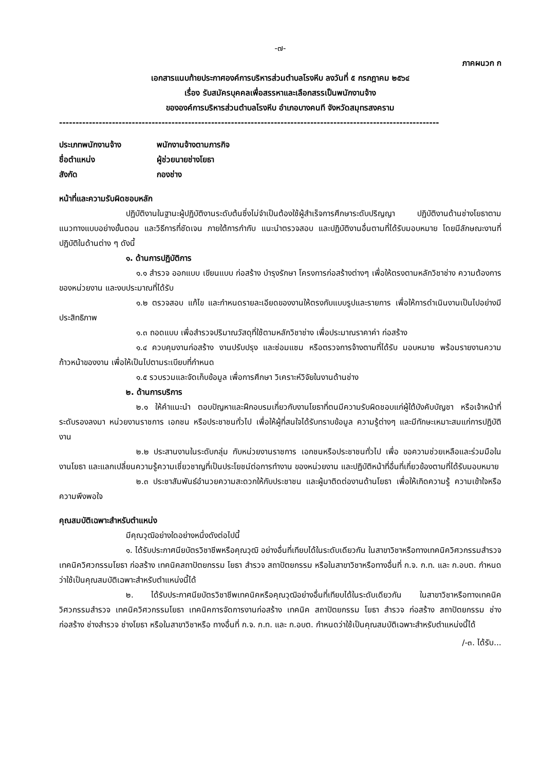-๗-
ภาคผนวก ก
เอกสารแนบท้ายประกาศองค์การบริหารส่วนตำบลโรงหีบ ลงวันที่ ๕ กรกฎาคม ๒๕๖๔
เรื่อง รับสมัครบุคคลเพื่อสรรหาและเลือกสรรเป็นพนักงานจ้าง
ขององค์การบริหารส่วนตำบลโรงหีบ อำเภอบางคนที จังหวัดสมุทรสงคราม
-------------------------------------------------------------------------------------------------------------------
| ประเภทพนักงานจ้าง | พนักงานจ้างตามภารกิจ |
| ชื่อตำแหน่ง | ผู้ช่วยนายช่างโยธา |
| สังกัด | กองช่าง |
หน้าที่และความรับผิดชอบหลัก
ปฏิบัติงานในฐานะผู้ปฏิบัติงานระดับต้นซึ่งไม่จำเป็นต้องใช้ผู้สำเร็จการศึกษาระดับปริญญา ปฏิบัติงานด้านช่างโยธาตามแนวทางแบบอย่างขั้นตอน และวิธีการที่ชัดเจน ภายใต้การกำกับ แนะนำตรวจสอบ และปฏิบัติงานอื่นตามที่ได้รับมอบหมาย โดยมีลักษณะงานที่ปฏิบัติในด้านต่าง ๆ ดังนี้
๑. ด้านการปฏิบัติการ
๑.๑ สำรวจ ออกแบบ เขียนแบบ ก่อสร้าง บำรุงรักษา โครงการก่อสร้างต่างๆ เพื่อให้ตรงตามหลักวิชาช่าง ความต้องการของหน่วยงาน และงบประมาณที่ได้รับ
๑.๒ ตรวจสอบ แก้ไข และกำหนดรายละเอียดของงานให้ตรงกับแบบรูปและรายการ เพื่อให้การดำเนินงานเป็นไปอย่างมีประสิทธิภาพ
๑.๓ ถอดแบบ เพื่อสำรวจปริมาณวัสดุที่ใช้ตามหลักวิชาช่าง เพื่อประมาณราคาค่า ก่อสร้าง
๑.๔ ควบคุมงานก่อสร้าง งานปรับปรุง และซ่อมแซม หรือตรวจการจ้างตามที่ได้รับ มอบหมาย พร้อมรายงานความก้าวหน้าของงาน เพื่อให้เป็นไปตามระเบียบที่กำหนด
๑.๕ รวบรวมและจัดเก็บข้อมูล เพื่อการศึกษา วิเคราะห์วิจัยในงานด้านช่าง
๒. ด้านการบริการ
๒.๑ ให้คำแนะนำ ตอบปัญหาและฝึกอบรมเกี่ยวกับงานโยธาที่ตนมีความรับผิดชอบแก่ผู้ใต้บังคับบัญชา หรือเจ้าหน้าที่ระดับรองลงมา หน่วยงานราชการ เอกชน หรือประชาชนทั่วไป เพื่อให้ผู้ที่สนใจได้รับทราบข้อมูล ความรู้ต่างๆ และมีทักษะเหมาะสมแก่การปฏิบัติงาน
๒.๒ ประสานงานในระดับกลุ่ม กับหน่วยงานราชการ เอกชนหรือประชาชนทั่วไป เพื่อ ขอความช่วยเหลือและร่วมมือในงานโยธา และแลกเปลี่ยนความรู้ความเชี่ยวชาญที่เป็นประโยชน์ต่อการทำงาน ของหน่วยงาน และปฏิบัติหน้าที่อื่นที่เกี่ยวข้องตามที่ได้รับมอบหมาย
๒.๓ ประชาสัมพันธ์อำนวยความสะดวกให้กับประชาชน และผู้มาติดต่องานด้านโยธา เพื่อให้เกิดความรู้ ความเข้าใจหรือความพึงพอใจ
คุณสมบัติเฉพาะสำหรับตำแหน่ง
มีคุณวุฒิอย่างใดอย่างหนึ่งดังต่อไปนี้
๑. ได้รับประกาศนียบัตรวิชาชีพหรือคุณวุฒิ อย่างอื่นที่เทียบได้ในระดับเดียวกัน ในสาขาวิชาหรือทางเทคนิควิศวกรรมสำรวจ เทคนิควิศวกรรมโยธา ก่อสร้าง เทคนิคสถาปัตยกรรม โยธา สำรวจ สถาปัตยกรรม หรือในสาขาวิชาหรือทางอื่นที่ ก.จ. ก.ท. และ ก.อบต. กำหนดว่าใช้เป็นคุณสมบัติเฉพาะสำหรับตำแหน่งนี้ได้
๒. ได้รับประกาศนียบัตรวิชาชีพเทคนิคหรือคุณวุฒิอย่างอื่นที่เทียบได้ในระดับเดียวกัน ในสาขาวิชาหรือทางเทคนิควิศวกรรมสำรวจ เทคนิควิศวกรรมโยธา เทคนิคการจัดการงานก่อสร้าง เทคนิค สถาปัตยกรรม โยธา สำรวจ ก่อสร้าง สถาปัตยกรรม ช่างก่อสร้าง ช่างสำรวจ ช่างโยธา หรือในสาขาวิชาหรือ ทางอื่นที่ ก.จ. ก.ท. และ ก.อบต. กำหนดว่าใช้เป็นคุณสมบัติเฉพาะสำหรับตำแหน่งนี้ได้
/-๓. ได้รับ...